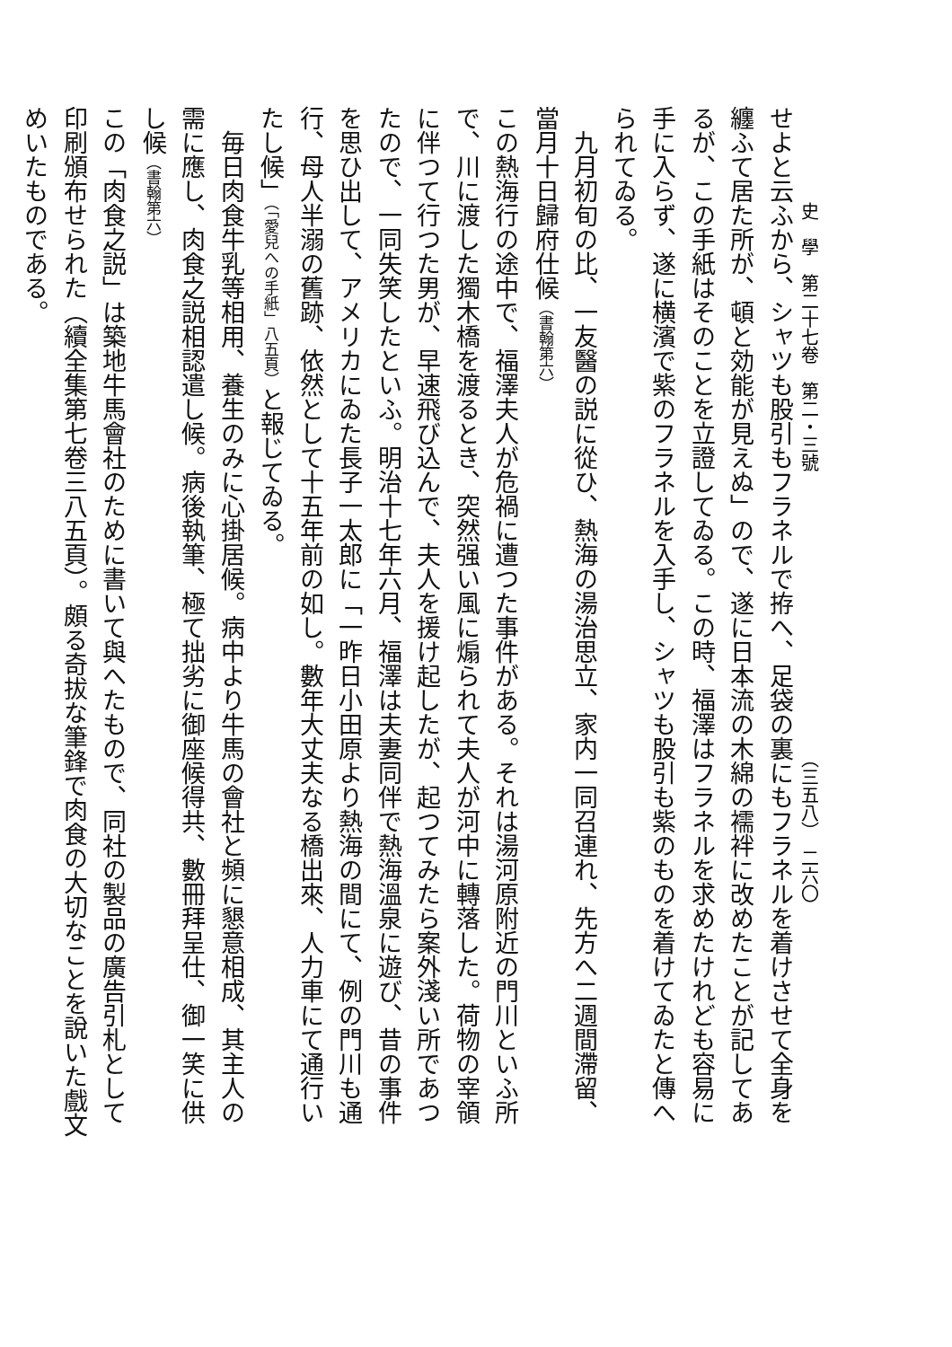史　學　第二十七卷　第二・三號 （三五八）　二六〇
せよと云ふから、シャツも股引もフラネルで拵へ、足袋の裏にもフラネルを着けさせて全身を纏ふて居た所が、頓と効能が見えぬ」ので、遂に日本流の木綿の襦袢に改めたことが記してあるが、この手紙はそのことを立證してゐる。この時、福澤はフラネルを求めたけれども容易に手に入らず、遂に横濱で紫のフラネルを入手し、シャツも股引も紫のものを着けてゐたと傳へられてゐる。
　九月初旬の比、一友醫の説に從ひ、熱海の湯治思立、家内一同召連れ、先方へ二週間滯留、當月十日歸府仕候（書翰第六）
この熱海行の途中で、福澤夫人が危禍に遭つた事件がある。それは湯河原附近の門川といふ所で、川に渡した獨木橋を渡るとき、突然强い風に煽られて夫人が河中に轉落した。荷物の宰領に伴つて行つた男が、早速飛び込んで、夫人を援け起したが、起つてみたら案外淺い所であつたので、一同失笑したといふ。明治十七年六月、福澤は夫妻同伴で熱海溫泉に遊び、昔の事件を思ひ出して、アメリカにゐた長子一太郎に「一昨日小田原より熱海の間にて、例の門川も通行、母人半溺の舊跡、依然として十五年前の如し。數年大丈夫なる橋出來、人力車にて通行いたし候」（「愛兒への手紙」八五頁）と報じてゐる。
　毎日肉食牛乳等相用、養生のみに心掛居候。病中より牛馬の會社と頻に懇意相成、其主人の需に應し、肉食之説相認遣し候。病後執筆、極て拙劣に御座候得共、數冊拜呈仕、御一笑に供し候（書翰第六）
この「肉食之説」は築地牛馬會社のために書いて與へたもので、同社の製品の廣告引札として印刷頒布せられた（續全集第七卷三八五頁）。頗る奇拔な筆鋒で肉食の大切なことを說いた戲文めいたものである。